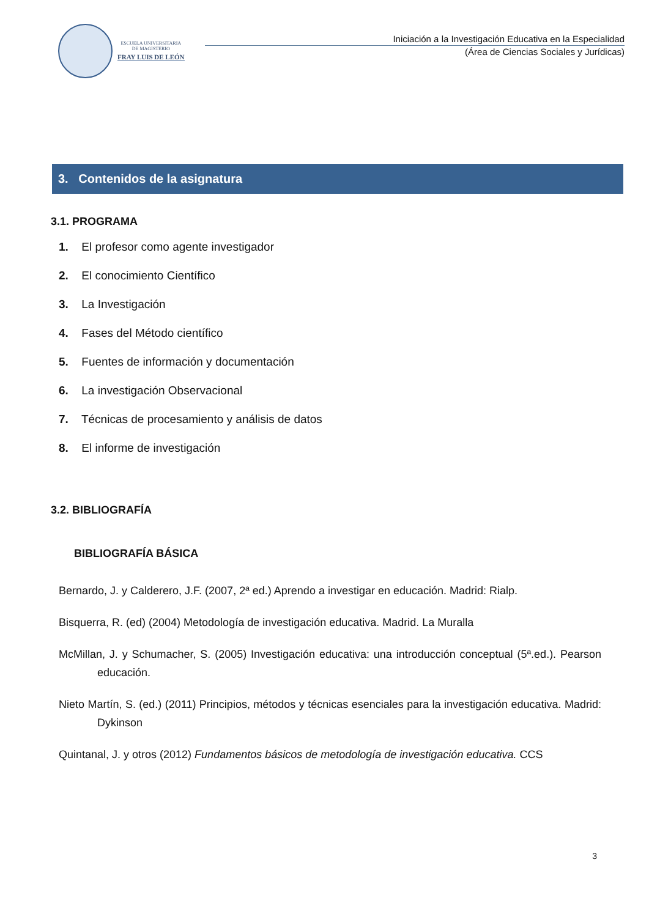ESCUELA UNIVERSITARIA
DE MAGISTERIO
FRAY LUIS DE LEÓN
Iniciación a la Investigación Educativa en la Especialidad
(Área de Ciencias Sociales y Jurídicas)
3. Contenidos de la asignatura
3.1. PROGRAMA
1. El profesor como agente investigador
2. El conocimiento Científico
3. La Investigación
4. Fases del Método científico
5. Fuentes de información y documentación
6. La investigación Observacional
7. Técnicas de procesamiento y análisis de datos
8. El informe de investigación
3.2. BIBLIOGRAFÍA
BIBLIOGRAFÍA BÁSICA
Bernardo, J. y Calderero, J.F. (2007, 2ª ed.) Aprendo a investigar en educación. Madrid: Rialp.
Bisquerra, R. (ed) (2004) Metodología de investigación educativa. Madrid. La Muralla
McMillan, J. y Schumacher, S. (2005) Investigación educativa: una introducción conceptual (5ª.ed.). Pearson educación.
Nieto Martín, S. (ed.) (2011) Principios, métodos y técnicas esenciales para la investigación educativa. Madrid: Dykinson
Quintanal, J. y otros (2012) Fundamentos básicos de metodología de investigación educativa. CCS
3